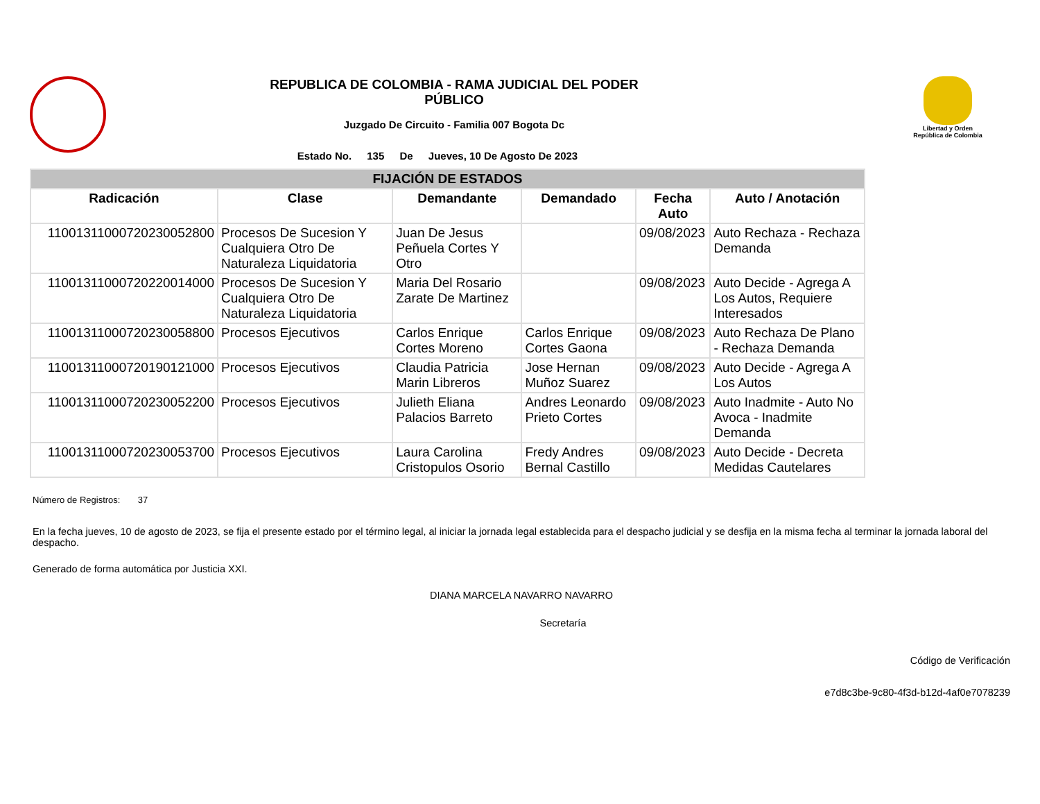REPUBLICA DE COLOMBIA - RAMA JUDICIAL DEL PODER PÚBLICO
Juzgado De Circuito - Familia 007 Bogota Dc
Estado No. 135 De Jueves, 10 De Agosto De 2023
Libertad y Orden República de Colombia
| FIJACIÓN DE ESTADOS | | | | | |
| --- | --- | --- | --- | --- | --- |
| Radicación | Clase | Demandante | Demandado | Fecha Auto | Auto / Anotación |
| 11001311000720230052800 | Procesos De Sucesion Y Cualquiera Otro De Naturaleza Liquidatoria | Juan De Jesus Peñuela Cortes Y Otro | | 09/08/2023 | Auto Rechaza - Rechaza Demanda |
| 11001311000720220014000 | Procesos De Sucesion Y Cualquiera Otro De Naturaleza Liquidatoria | Maria Del Rosario Zarate De Martinez | | 09/08/2023 | Auto Decide - Agrega A Los Autos, Requiere Interesados |
| 11001311000720230058800 | Procesos Ejecutivos | Carlos Enrique Cortes Moreno | Carlos Enrique Cortes Gaona | 09/08/2023 | Auto Rechaza De Plano - Rechaza Demanda |
| 11001311000720190121000 | Procesos Ejecutivos | Claudia Patricia Marin Libreros | Jose Hernan Muñoz Suarez | 09/08/2023 | Auto Decide - Agrega A Los Autos |
| 11001311000720230052200 | Procesos Ejecutivos | Julieth Eliana Palacios Barreto | Andres Leonardo Prieto Cortes | 09/08/2023 | Auto Inadmite - Auto No Avoca - Inadmite Demanda |
| 11001311000720230053700 | Procesos Ejecutivos | Laura Carolina Cristopulos Osorio | Fredy Andres Bernal Castillo | 09/08/2023 | Auto Decide - Decreta Medidas Cautelares |
Número de Registros: 37
En la fecha jueves, 10 de agosto de 2023, se fija el presente estado por el término legal, al iniciar la jornada legal establecida para el despacho judicial y se desfija en la misma fecha al terminar la jornada laboral del despacho.
Generado de forma automática por Justicia XXI.
DIANA MARCELA NAVARRO NAVARRO
Secretaría
Código de Verificación
e7d8c3be-9c80-4f3d-b12d-4af0e7078239